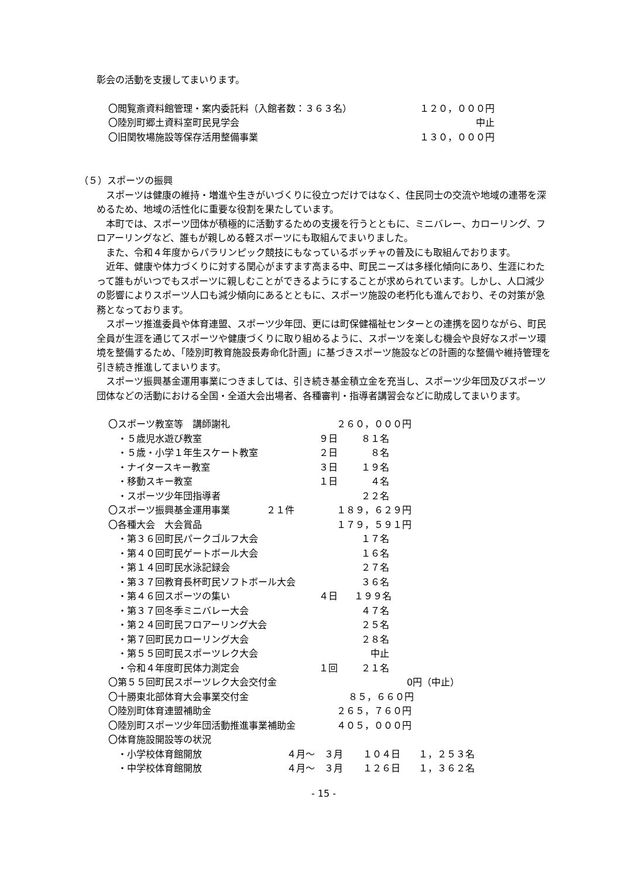彰会の活動を支援してまいります。
〇閲覧斎資料館管理・案内委託料（入館者数：３６３名） １２０，０００円
〇陸別町郷土資料室町民見学会 中止
〇旧関牧場施設等保存活用整備事業 １３０，０００円
（５）スポーツの振興
スポーツは健康の維持・増進や生きがいづくりに役立つだけではなく、住民同士の交流や地域の連帯を深めるため、地域の活性化に重要な役割を果たしています。
本町では、スポーツ団体が積極的に活動するための支援を行うとともに、ミニバレー、カローリング、フロアーリングなど、誰もが親しめる軽スポーツにも取組んでまいりました。
また、令和４年度からパラリンピック競技にもなっているボッチャの普及にも取組んでおります。
近年、健康や体力づくりに対する関心がますます高まる中、町民ニーズは多様化傾向にあり、生涯にわたって誰もがいつでもスポーツに親しむことができるようにすることが求められています。しかし、人口減少の影響によりスポーツ人口も減少傾向にあるとともに、スポーツ施設の老朽化も進んでおり、その対策が急務となっております。
スポーツ推進委員や体育連盟、スポーツ少年団、更には町保健福祉センターとの連携を図りながら、町民全員が生涯を通じてスポーツや健康づくりに取り組めるように、スポーツを楽しむ機会や良好なスポーツ環境を整備するため、「陸別町教育施設長寿命化計画」に基づきスポーツ施設などの計画的な整備や維持管理を引き続き推進してまいります。
スポーツ振興基金運用事業につきましては、引き続き基金積立金を充当し、スポーツ少年団及びスポーツ団体などの活動における全国・全道大会出場者、各種審判・指導者講習会などに助成してまいります。
〇スポーツ教室等　講師謝礼 ２６０，０００円
　・５歳児水遊び教室 ９日 ８１名
　・５歳・小学１年生スケート教室 ２日 ８名
　・ナイタースキー教室 ３日 １９名
　・移動スキー教室 １日 ４名
　・スポーツ少年団指導者 ２２名
〇スポーツ振興基金運用事業 ２１件 １８９，６２９円
〇各種大会　大会賞品 １７９，５９１円
　・第３６回町民パークゴルフ大会 １７名
　・第４０回町民ゲートボール大会 １６名
　・第１４回町民水泳記録会 ２７名
　・第３７回教育長杯町民ソフトボール大会 ３６名
　・第４６回スポーツの集い ４日 １９９名
　・第３７回冬季ミニバレー大会 ４７名
　・第２４回町民フロアーリング大会 ２５名
　・第７回町民カローリング大会 ２８名
　・第５５回町民スポーツレク大会 中止
　・令和４年度町民体力測定会 １回 ２１名
〇第５５回町民スポーツレク大会交付金 0円（中止）
〇十勝東北部体育大会事業交付金 ８５，６６０円
〇陸別町体育連盟補助金 ２６５，７６０円
〇陸別町スポーツ少年団活動推進事業補助金 ４０５，０００円
〇体育施設開設等の状況
　・小学校体育館開放 ４月〜　３月 １０４日 １，２５３名
　・中学校体育館開放 ４月〜　３月 １２６日 １，３６２名
- 15 -